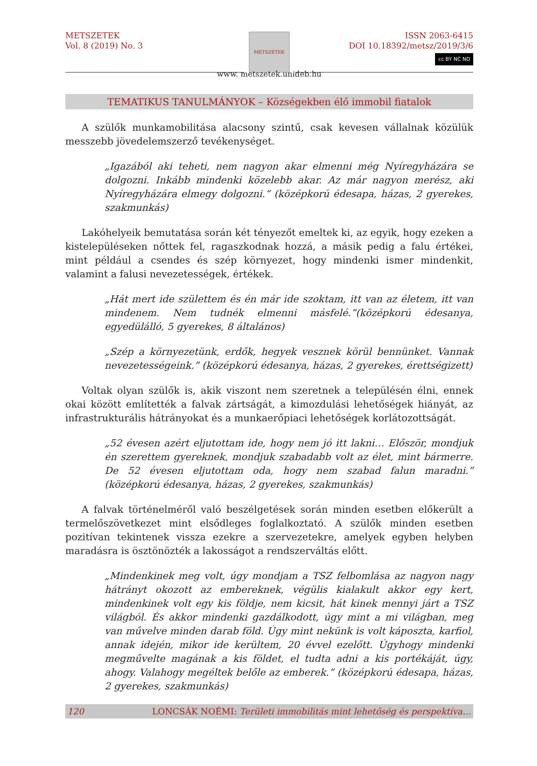METSZETEK
Vol. 8 (2019) No. 3
METSZETEK
ISSN 2063-6415
DOI 10.18392/metsz/2019/3/6
cc BY NC ND
www. metszetek.unideb.hu
TEMATIKUS TANULMÁNYOK – Községekben élő immobil fiatalok
A szülők munkamobilitása alacsony szintű, csak kevesen vállalnak közülük messzebb jövedelemszerző tevékenységet.
„Igazából aki teheti, nem nagyon akar elmenni még Nyíregyházára se dolgozni. Inkább mindenki közelebb akar. Az már nagyon merész, aki Nyíregyházára elmegy dolgozni.” (középkorú édesapa, házas, 2 gyerekes, szakmunkás)
Lakóhelyeik bemutatása során két tényezőt emeltek ki, az egyik, hogy ezeken a kistelepüléseken nőttek fel, ragaszkodnak hozzá, a másik pedig a falu értékei, mint például a csendes és szép környezet, hogy mindenki ismer mindenkit, valamint a falusi nevezetességek, értékek.
„Hát mert ide születtem és én már ide szoktam, itt van az életem, itt van mindenem. Nem tudnék elmenni másfelé.”(középkorú édesanya, egyedülálló, 5 gyerekes, 8 általános)
„Szép a környezetünk, erdők, hegyek vesznek körül bennünket. Vannak nevezetességeink.” (középkorú édesanya, házas, 2 gyerekes, érettségizett)
Voltak olyan szülők is, akik viszont nem szeretnek a településén élni, ennek okai között említették a falvak zártságát, a kimozdulási lehetőségek hiányát, az infrastrukturális hátrányokat és a munkaerőpiaci lehetőségek korlátozottságát.
„52 évesen azért eljutottam ide, hogy nem jó itt lakni… Először, mondjuk én szerettem gyereknek, mondjuk szabadabb volt az élet, mint bármerre. De 52 évesen eljutottam oda, hogy nem szabad falun maradni.” (középkorú édesanya, házas, 2 gyerekes, szakmunkás)
A falvak történelméről való beszélgetések során minden esetben előkerült a termelőszövetkezet mint elsődleges foglalkoztató. A szülők minden esetben pozitívan tekintenek vissza ezekre a szervezetekre, amelyek egyben helyben maradásra is ösztönözték a lakosságot a rendszerváltás előtt.
„Mindenkinek meg volt, úgy mondjam a TSZ felbomlása az nagyon nagy hátrányt okozott az embereknek, végülis kialakult akkor egy kert, mindenkinek volt egy kis földje, nem kicsit, hát kinek mennyi járt a TSZ világból. És akkor mindenki gazdálkodott, úgy mint a mi világban, meg van művelve minden darab föld. Úgy mint nekünk is volt káposzta, karfiol, annak idején, mikor ide kerültem, 20 évvel ezelőtt. Úgyhogy mindenki megművelte magának a kis földet, el tudta adni a kis portékáját, úgy, ahogy. Valahogy megéltek belőle az emberek.” (középkorú édesapa, házas, 2 gyerekes, szakmunkás)
120 LONCSÁK NOÉMI: Területi immobilitás mint lehetőség és perspektíva…